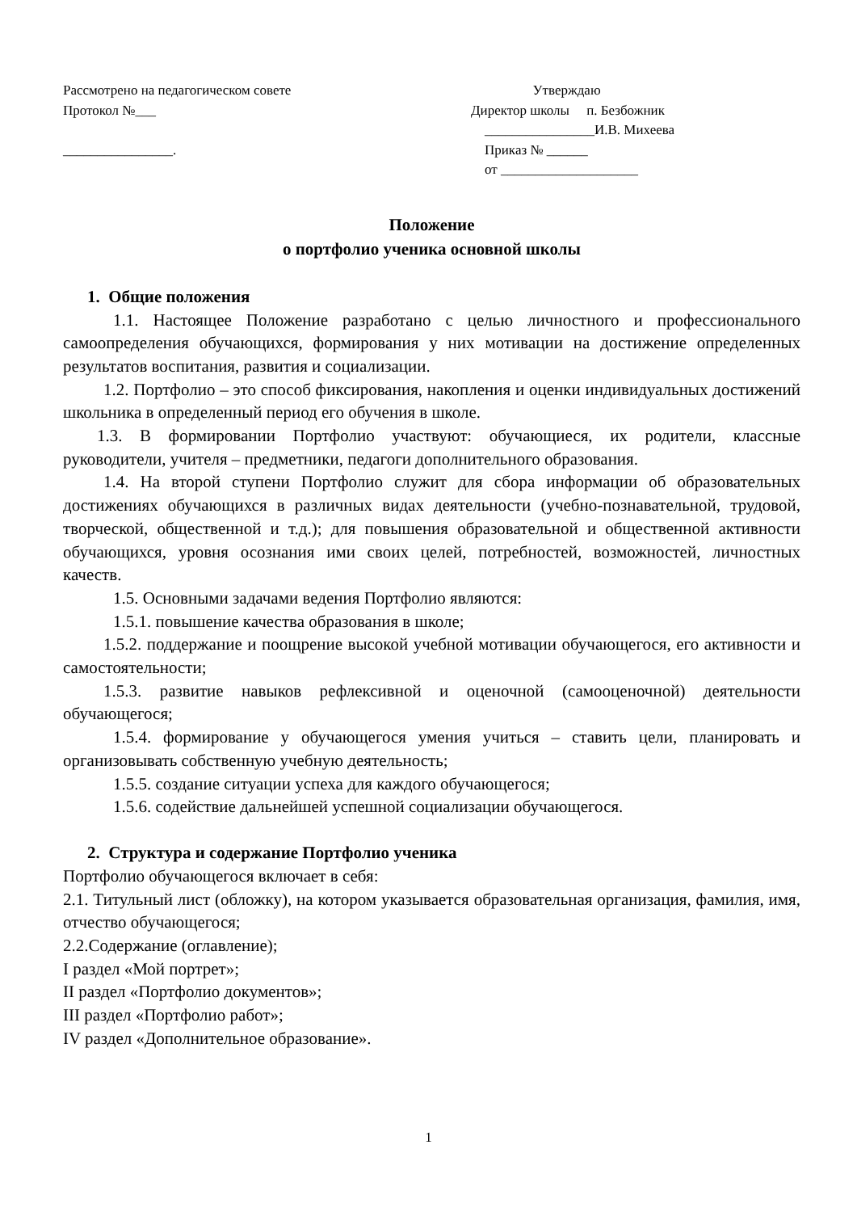Рассмотрено на педагогическом совете
Протокол №___
________________.
Утверждаю
Директор школы п. Безбожник
________________И.В. Михеева
Приказ № ______
от ____________________
Положение
о портфолио ученика основной школы
1. Общие положения
1.1. Настоящее Положение разработано с целью личностного и профессионального самоопределения обучающихся, формирования у них мотивации на достижение определенных результатов воспитания, развития и социализации.
1.2. Портфолио – это способ фиксирования, накопления и оценки индивидуальных достижений школьника в определенный период его обучения в школе.
1.3. В формировании Портфолио участвуют: обучающиеся, их родители, классные руководители, учителя – предметники, педагоги дополнительного образования.
1.4. На второй ступени Портфолио служит для сбора информации об образовательных достижениях обучающихся в различных видах деятельности (учебно-познавательной, трудовой, творческой, общественной и т.д.); для повышения образовательной и общественной активности обучающихся, уровня осознания ими своих целей, потребностей, возможностей, личностных качеств.
1.5. Основными задачами ведения Портфолио являются:
1.5.1. повышение качества образования в школе;
1.5.2. поддержание и поощрение высокой учебной мотивации обучающегося, его активности и самостоятельности;
1.5.3. развитие навыков рефлексивной и оценочной (самооценочной) деятельности обучающегося;
1.5.4. формирование у обучающегося умения учиться – ставить цели, планировать и организовывать собственную учебную деятельность;
1.5.5. создание ситуации успеха для каждого обучающегося;
1.5.6. содействие дальнейшей успешной социализации обучающегося.
2. Структура и содержание Портфолио ученика
Портфолио обучающегося включает в себя:
2.1. Титульный лист (обложку), на котором указывается образовательная организация, фамилия, имя, отчество обучающегося;
2.2.Содержание (оглавление);
I раздел «Мой портрет»;
II раздел «Портфолио документов»;
III раздел «Портфолио работ»;
IV раздел «Дополнительное образование».
1